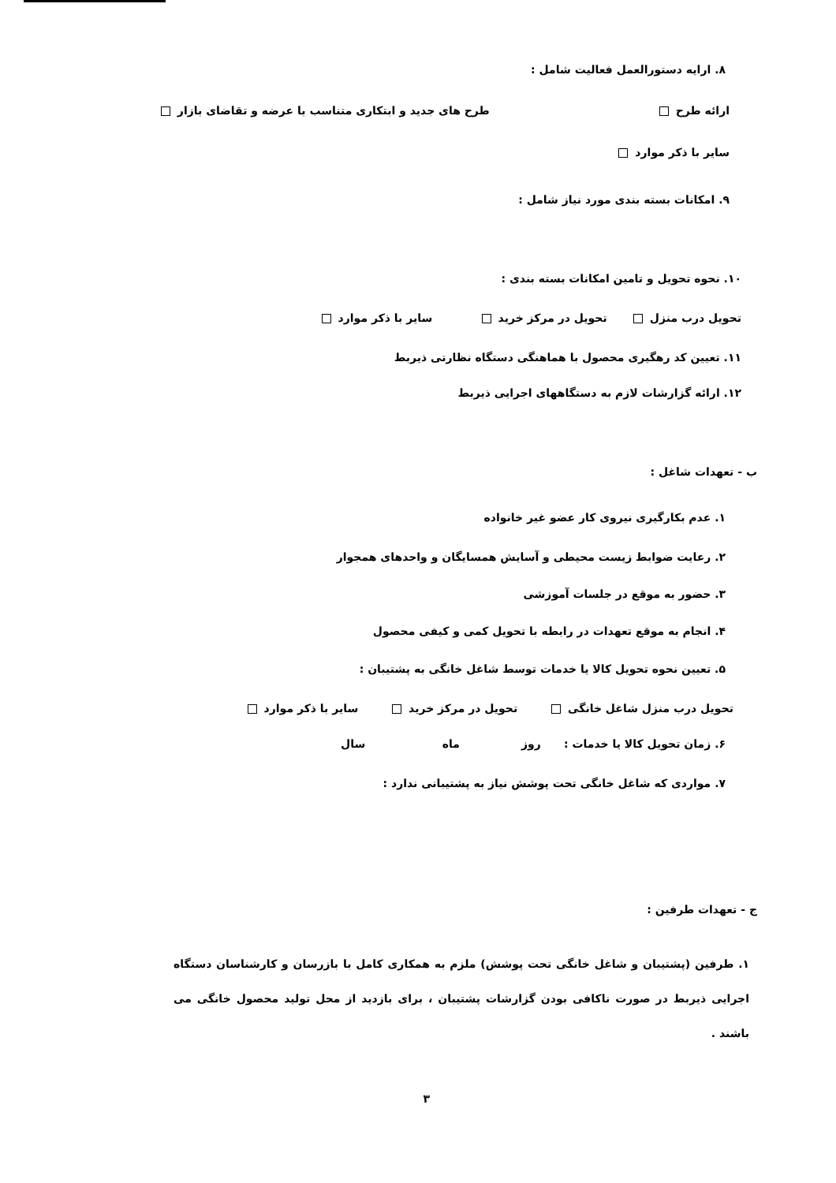۸. ارایه دستورالعمل فعالیت شامل :
ارائه طرح طرح های جدید و ابتکاری متناسب با عرضه و تقاضای بازار
سایر با ذکر موارد
۹. امکانات بسته بندی مورد نیاز شامل :
۱۰. نحوه تحویل و تامین امکانات بسته بندی :
تحویل درب منزل تحویل در مرکز خرید سایر با ذکر موارد
۱۱. تعیین کد رهگیری محصول با هماهنگی دستگاه نظارتی ذیربط
۱۲. ارائه گزارشات لازم به دستگاههای اجرایی ذیربط
ب - تعهدات شاغل :
۱. عدم بکارگیری نیروی کار عضو غیر خانواده
۲. رعایت ضوابط زیست محیطی و آسایش همسایگان و واحدهای همجوار
۳. حضور به موقع در جلسات آموزشی
۴. انجام به موقع تعهدات در رابطه با تحویل کمی و کیفی محصول
۵. تعیین نحوه تحویل کالا یا خدمات توسط شاغل خانگی به پشتیبان :
تحویل درب منزل شاغل خانگی تحویل در مرکز خرید سایر با ذکر موارد
۶. زمان تحویل کالا یا خدمات : روز ماه سال
۷. مواردی که شاغل خانگی تحت پوشش نیاز به پشتیبانی ندارد :
ج - تعهدات طرفین :
۱. طرفین (پشتیبان و شاغل خانگی تحت پوشش) ملزم به همکاری کامل با بازرسان و کارشناسان دستگاه اجرایی ذیربط در صورت ناکافی بودن گزارشات پشتیبان ، برای بازدید از محل تولید محصول خانگی می باشند .
۳